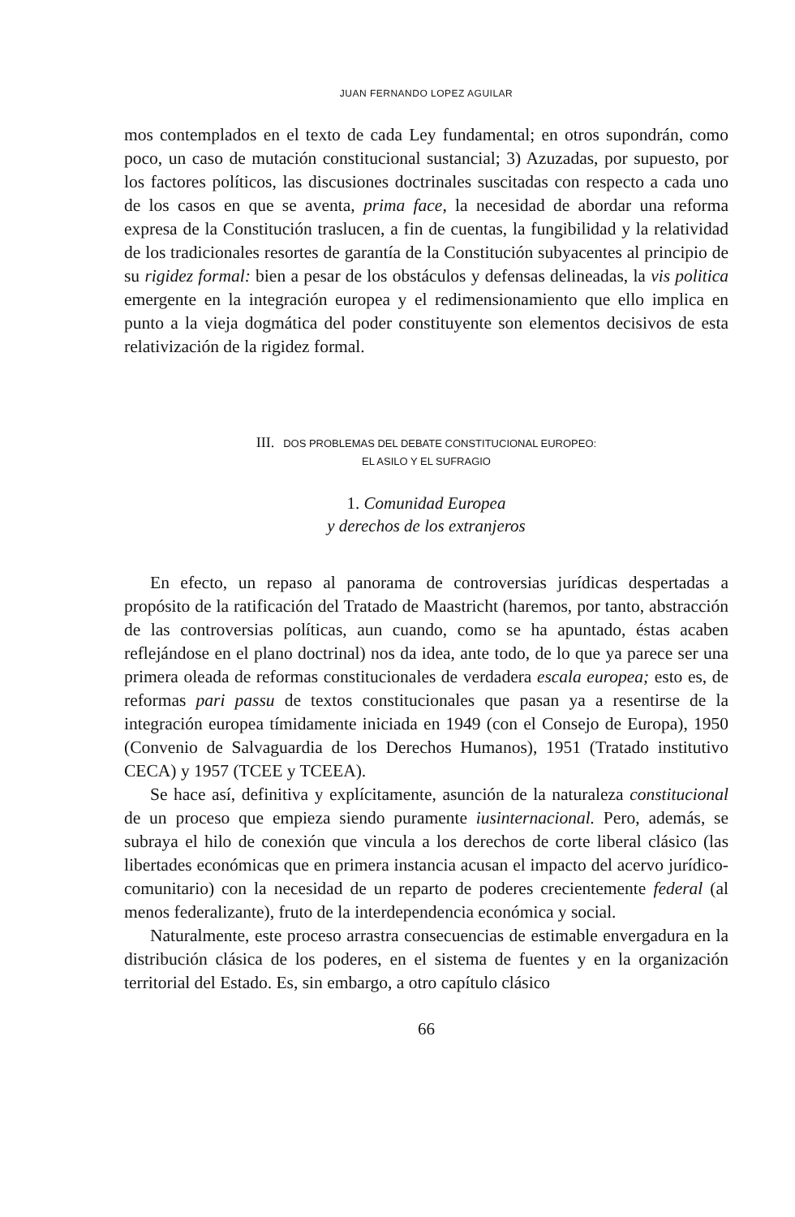JUAN FERNANDO LOPEZ AGUILAR
mos contemplados en el texto de cada Ley fundamental; en otros supondrán, como poco, un caso de mutación constitucional sustancial; 3) Azuzadas, por supuesto, por los factores políticos, las discusiones doctrinales suscitadas con respecto a cada uno de los casos en que se aventa, prima face, la necesidad de abordar una reforma expresa de la Constitución traslucen, a fin de cuentas, la fungibilidad y la relatividad de los tradicionales resortes de garantía de la Constitución subyacentes al principio de su rigidez formal: bien a pesar de los obstáculos y defensas delineadas, la vis politica emergente en la integración europea y el redimensionamiento que ello implica en punto a la vieja dogmática del poder constituyente son elementos decisivos de esta relativización de la rigidez formal.
III. DOS PROBLEMAS DEL DEBATE CONSTITUCIONAL EUROPEO:
EL ASILO Y EL SUFRAGIO
1. Comunidad Europea
y derechos de los extranjeros
En efecto, un repaso al panorama de controversias jurídicas despertadas a propósito de la ratificación del Tratado de Maastricht (haremos, por tanto, abstracción de las controversias políticas, aun cuando, como se ha apuntado, éstas acaben reflejándose en el plano doctrinal) nos da idea, ante todo, de lo que ya parece ser una primera oleada de reformas constitucionales de verdadera escala europea; esto es, de reformas pari passu de textos constitucionales que pasan ya a resentirse de la integración europea tímidamente iniciada en 1949 (con el Consejo de Europa), 1950 (Convenio de Salvaguardia de los Derechos Humanos), 1951 (Tratado institutivo CECA) y 1957 (TCEE y TCEEA).
Se hace así, definitiva y explícitamente, asunción de la naturaleza constitucional de un proceso que empieza siendo puramente iusinternacional. Pero, además, se subraya el hilo de conexión que vincula a los derechos de corte liberal clásico (las libertades económicas que en primera instancia acusan el impacto del acervo jurídico-comunitario) con la necesidad de un reparto de poderes crecientemente federal (al menos federalizante), fruto de la interdependencia económica y social.
Naturalmente, este proceso arrastra consecuencias de estimable envergadura en la distribución clásica de los poderes, en el sistema de fuentes y en la organización territorial del Estado. Es, sin embargo, a otro capítulo clásico
66